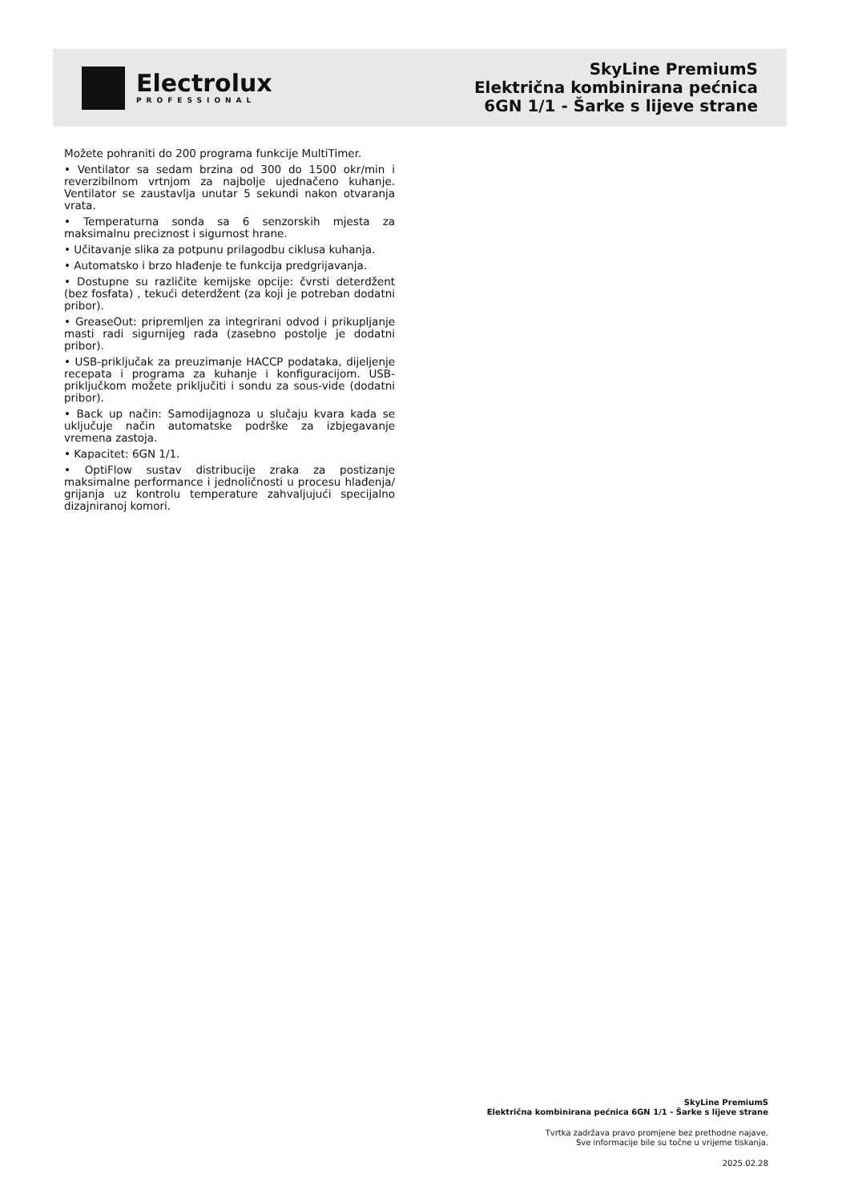Electrolux
PROFESSIONAL
SkyLine PremiumS
Električna kombinirana pećnica
6GN 1/1 - Šarke s lijeve strane
Možete pohraniti do 200 programa funkcije MultiTimer.
• Ventilator sa sedam brzina od 300 do 1500 okr/min i reverzibilnom vrtnjom za najbolje ujednačeno kuhanje. Ventilator se zaustavlja unutar 5 sekundi nakon otvaranja vrata.
• Temperaturna sonda sa 6 senzorskih mjesta za maksimalnu preciznost i sigurnost hrane.
• Učitavanje slika za potpunu prilagodbu ciklusa kuhanja.
• Automatsko i brzo hlađenje te funkcija predgrijavanja.
• Dostupne su različite kemijske opcije: čvrsti deterdžent (bez fosfata) , tekući deterdžent (za koji je potreban dodatni pribor).
• GreaseOut: pripremljen za integrirani odvod i prikupljanje masti radi sigurnijeg rada (zasebno postolje je dodatni pribor).
• USB-priključak za preuzimanje HACCP podataka, dijeljenje recepata i programa za kuhanje i konfiguracijom. USB-priključkom možete priključiti i sondu za sous-vide (dodatni pribor).
• Back up način: Samodijagnoza u slučaju kvara kada se uključuje način automatske podrške za izbjegavanje vremena zastoja.
• Kapacitet: 6GN 1/1.
• OptiFlow sustav distribucije zraka za postizanje maksimalne performance i jednoličnosti u procesu hlađenja/ grijanja uz kontrolu temperature zahvaljujući specijalno dizajniranoj komori.
SkyLine PremiumS
Električna kombinirana pećnica 6GN 1/1 - Šarke s lijeve strane
Tvrtka zadržava pravo promjene bez prethodne najave.
Sve informacije bile su točne u vrijeme tiskanja.
2025.02.28